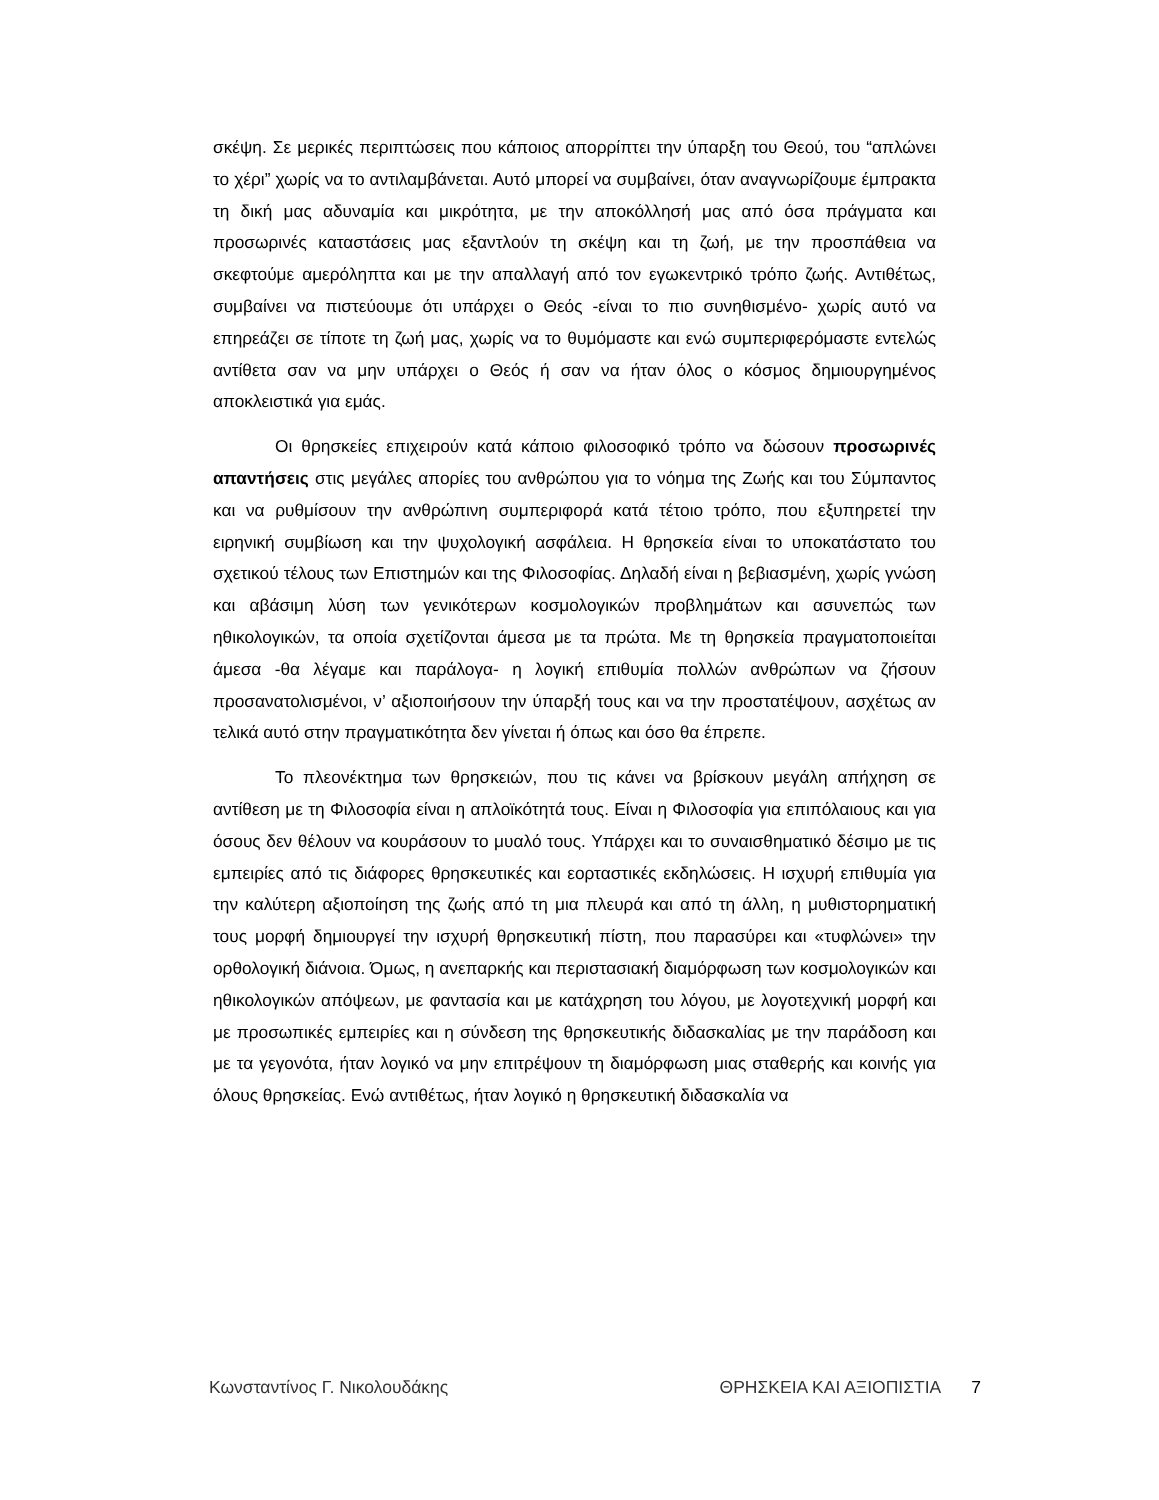σκέψη. Σε μερικές περιπτώσεις που κάποιος απορρίπτει την ύπαρξη του Θεού, του “απλώνει το χέρι” χωρίς να το αντιλαμβάνεται. Αυτό μπορεί να συμβαίνει, όταν αναγνωρίζουμε έμπρακτα τη δική μας αδυναμία και μικρότητα, με την αποκόλλησή μας από όσα πράγματα και προσωρινές καταστάσεις μας εξαντλούν τη σκέψη και τη ζωή, με την προσπάθεια να σκεφτούμε αμερόληπτα και με την απαλλαγή από τον εγωκεντρικό τρόπο ζωής. Αντιθέτως, συμβαίνει να πιστεύουμε ότι υπάρχει ο Θεός -είναι το πιο συνηθισμένο- χωρίς αυτό να επηρεάζει σε τίποτε τη ζωή μας, χωρίς να το θυμόμαστε και ενώ συμπεριφερόμαστε εντελώς αντίθετα σαν να μην υπάρχει ο Θεός ή σαν να ήταν όλος ο κόσμος δημιουργημένος αποκλειστικά για εμάς.
Οι θρησκείες επιχειρούν κατά κάποιο φιλοσοφικό τρόπο να δώσουν προσωρινές απαντήσεις στις μεγάλες απορίες του ανθρώπου για το νόημα της Ζωής και του Σύμπαντος και να ρυθμίσουν την ανθρώπινη συμπεριφορά κατά τέτοιο τρόπο, που εξυπηρετεί την ειρηνική συμβίωση και την ψυχολογική ασφάλεια. Η θρησκεία είναι το υποκατάστατο του σχετικού τέλους των Επιστημών και της Φιλοσοφίας. Δηλαδή είναι η βεβιασμένη, χωρίς γνώση και αβάσιμη λύση των γενικότερων κοσμολογικών προβλημάτων και ασυνεπώς των ηθικολογικών, τα οποία σχετίζονται άμεσα με τα πρώτα. Με τη θρησκεία πραγματοποιείται άμεσα -θα λέγαμε και παράλογα- η λογική επιθυμία πολλών ανθρώπων να ζήσουν προσανατολισμένοι, ν’ αξιοποιήσουν την ύπαρξή τους και να την προστατέψουν, ασχέτως αν τελικά αυτό στην πραγματικότητα δεν γίνεται ή όπως και όσο θα έπρεπε.
Το πλεονέκτημα των θρησκειών, που τις κάνει να βρίσκουν μεγάλη απήχηση σε αντίθεση με τη Φιλοσοφία είναι η απλοϊκότητά τους. Είναι η Φιλοσοφία για επιπόλαιους και για όσους δεν θέλουν να κουράσουν το μυαλό τους. Υπάρχει και το συναισθηματικό δέσιμο με τις εμπειρίες από τις διάφορες θρησκευτικές και εορταστικές εκδηλώσεις. Η ισχυρή επιθυμία για την καλύτερη αξιοποίηση της ζωής από τη μια πλευρά και από τη άλλη, η μυθιστορηματική τους μορφή δημιουργεί την ισχυρή θρησκευτική πίστη, που παρασύρει και «τυφλώνει» την ορθολογική διάνοια. Όμως, η ανεπαρκής και περιστασιακή διαμόρφωση των κοσμολογικών και ηθικολογικών απόψεων, με φαντασία και με κατάχρηση του λόγου, με λογοτεχνική μορφή και με προσωπικές εμπειρίες και η σύνδεση της θρησκευτικής διδασκαλίας με την παράδοση και με τα γεγονότα, ήταν λογικό να μην επιτρέψουν τη διαμόρφωση μιας σταθερής και κοινής για όλους θρησκείας. Ενώ αντιθέτως, ήταν λογικό η θρησκευτική διδασκαλία να
Κωνσταντίνος Γ. Νικολουδάκης ΘΡΗΣΚΕΙΑ ΚΑΙ ΑΞΙΟΠΙΣΤΙΑ 7